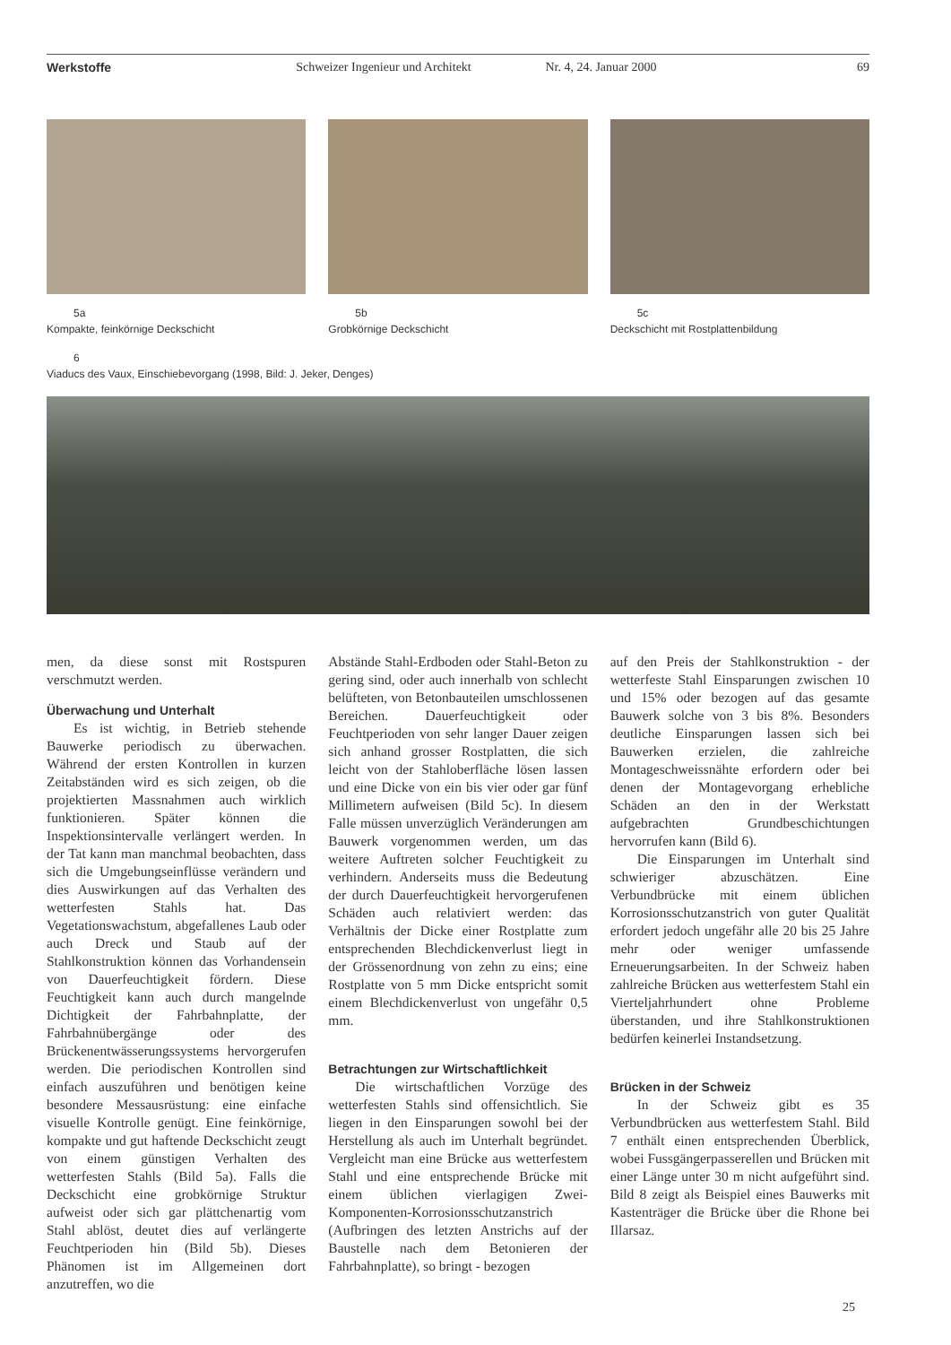Werkstoffe Schweizer Ingenieur und Architekt
Nr. 4, 24. Januar 2000 69
5a
Kompakte, feinkörnige Deckschicht
5b
Grobkörnige Deckschicht
5c
Deckschicht mit Rostplattenbildung
6
Viaducs des Vaux, Einschiebevorgang (1998, Bild: J. Jeker, Denges)
men, da diese sonst mit Rostspuren verschmutzt werden.
Überwachung und Unterhalt
Es ist wichtig, in Betrieb stehende Bauwerke periodisch zu überwachen. Während der ersten Kontrollen in kurzen Zeitabständen wird es sich zeigen, ob die projektierten Massnahmen auch wirklich funktionieren. Später können die Inspektionsintervalle verlängert werden. In der Tat kann man manchmal beobachten, dass sich die Umgebungseinflüsse verändern und dies Auswirkungen auf das Verhalten des wetterfesten Stahls hat. Das Vegetationswachstum, abgefallenes Laub oder auch Dreck und Staub auf der Stahlkonstruktion können das Vorhandensein von Dauerfeuchtigkeit fördern. Diese Feuchtigkeit kann auch durch mangelnde Dichtigkeit der Fahrbahnplatte, der Fahrbahnübergänge oder des Brückenentwässerungssystems hervorgerufen werden. Die periodischen Kontrollen sind einfach auszuführen und benötigen keine besondere Messausrüstung: eine einfache visuelle Kontrolle genügt. Eine feinkörnige, kompakte und gut haftende Deckschicht zeugt von einem günstigen Verhalten des wetterfesten Stahls (Bild 5a). Falls die Deckschicht eine grobkörnige Struktur aufweist oder sich gar plättchenartig vom Stahl ablöst, deutet dies auf verlängerte Feuchtperioden hin (Bild 5b). Dieses Phänomen ist im Allgemeinen dort anzutreffen, wo die
Abstände Stahl-Erdboden oder Stahl-Beton zu gering sind, oder auch innerhalb von schlecht belüfteten, von Betonbauteilen umschlossenen Bereichen. Dauerfeuchtigkeit oder Feuchtperioden von sehr langer Dauer zeigen sich anhand grosser Rostplatten, die sich leicht von der Stahloberfläche lösen lassen und eine Dicke von ein bis vier oder gar fünf Millimetern aufweisen (Bild 5c). In diesem Falle müssen unverzüglich Veränderungen am Bauwerk vorgenommen werden, um das weitere Auftreten solcher Feuchtigkeit zu verhindern. Anderseits muss die Bedeutung der durch Dauerfeuchtigkeit hervorgerufenen Schäden auch relativiert werden: das Verhältnis der Dicke einer Rostplatte zum entsprechenden Blechdickenverlust liegt in der Grössenordnung von zehn zu eins; eine Rostplatte von 5 mm Dicke entspricht somit einem Blechdickenverlust von ungefähr 0,5 mm.
Betrachtungen zur Wirtschaftlichkeit
Die wirtschaftlichen Vorzüge des wetterfesten Stahls sind offensichtlich. Sie liegen in den Einsparungen sowohl bei der Herstellung als auch im Unterhalt begründet. Vergleicht man eine Brücke aus wetterfestem Stahl und eine entsprechende Brücke mit einem üblichen vierlagigen Zwei-Komponenten-Korrosionsschutzanstrich (Aufbringen des letzten Anstrichs auf der Baustelle nach dem Betonieren der Fahrbahnplatte), so bringt - bezogen
auf den Preis der Stahlkonstruktion - der wetterfeste Stahl Einsparungen zwischen 10 und 15% oder bezogen auf das gesamte Bauwerk solche von 3 bis 8%. Besonders deutliche Einsparungen lassen sich bei Bauwerken erzielen, die zahlreiche Montageschweissnähte erfordern oder bei denen der Montagevorgang erhebliche Schäden an den in der Werkstatt aufgebrachten Grundbeschichtungen hervorrufen kann (Bild 6).
Die Einsparungen im Unterhalt sind schwieriger abzuschätzen. Eine Verbundbrücke mit einem üblichen Korrosionsschutzanstrich von guter Qualität erfordert jedoch ungefähr alle 20 bis 25 Jahre mehr oder weniger umfassende Erneuerungsarbeiten. In der Schweiz haben zahlreiche Brücken aus wetterfestem Stahl ein Vierteljahrhundert ohne Probleme überstanden, und ihre Stahlkonstruktionen bedürfen keinerlei Instandsetzung.
Brücken in der Schweiz
In der Schweiz gibt es 35 Verbundbrücken aus wetterfestem Stahl. Bild 7 enthält einen entsprechenden Überblick, wobei Fussgängerpasserellen und Brücken mit einer Länge unter 30 m nicht aufgeführt sind. Bild 8 zeigt als Beispiel eines Bauwerks mit Kastenträger die Brücke über die Rhone bei Illarsaz.
25